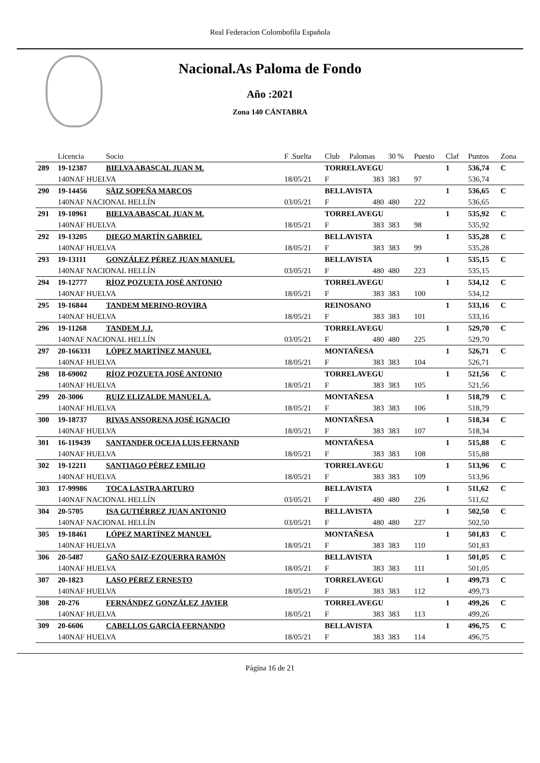Real Federacion Colombofila Española
Nacional.As Paloma de Fondo
Año :2021
Zona 140 CÁNTABRA
| | Licencia | Socio | F .Suelta | Club | Palomas | 30 % | Puesto | Claf | Puntos | Zona |
| --- | --- | --- | --- | --- | --- | --- | --- | --- | --- | --- |
| 289 | 19-12387 | BIELVA ABASCAL JUAN M. | | TORRELAVEGU | | | | 1 | 536,74 | C |
| | 140NAF HUELVA | | 18/05/21 | F | 383 | 383 | 97 | | 536,74 | |
| 290 | 19-14456 | SÁIZ SOPEÑA MARCOS | | BELLAVISTA | | | | 1 | 536,65 | C |
| | 140NAF NACIONAL HELLÍN | | 03/05/21 | F | 480 | 480 | 222 | | 536,65 | |
| 291 | 19-10961 | BIELVA ABASCAL JUAN M. | | TORRELAVEGU | | | | 1 | 535,92 | C |
| | 140NAF HUELVA | | 18/05/21 | F | 383 | 383 | 98 | | 535,92 | |
| 292 | 19-13205 | DIEGO MARTÍN GABRIEL | | BELLAVISTA | | | | 1 | 535,28 | C |
| | 140NAF HUELVA | | 18/05/21 | F | 383 | 383 | 99 | | 535,28 | |
| 293 | 19-13111 | GONZÁLEZ PÉREZ JUAN MANUEL | | BELLAVISTA | | | | 1 | 535,15 | C |
| | 140NAF NACIONAL HELLÍN | | 03/05/21 | F | 480 | 480 | 223 | | 535,15 | |
| 294 | 19-12777 | RÍOZ POZUETA JOSÉ ANTONIO | | TORRELAVEGU | | | | 1 | 534,12 | C |
| | 140NAF HUELVA | | 18/05/21 | F | 383 | 383 | 100 | | 534,12 | |
| 295 | 19-16844 | TANDEM MERINO-ROVIRA | | REINOSANO | | | | 1 | 533,16 | C |
| | 140NAF HUELVA | | 18/05/21 | F | 383 | 383 | 101 | | 533,16 | |
| 296 | 19-11268 | TANDEM J.J. | | TORRELAVEGU | | | | 1 | 529,70 | C |
| | 140NAF NACIONAL HELLÍN | | 03/05/21 | F | 480 | 480 | 225 | | 529,70 | |
| 297 | 20-166331 | LÓPEZ MARTÍNEZ MANUEL | | MONTAÑESA | | | | 1 | 526,71 | C |
| | 140NAF HUELVA | | 18/05/21 | F | 383 | 383 | 104 | | 526,71 | |
| 298 | 18-69002 | RÍOZ POZUETA JOSÉ ANTONIO | | TORRELAVEGU | | | | 1 | 521,56 | C |
| | 140NAF HUELVA | | 18/05/21 | F | 383 | 383 | 105 | | 521,56 | |
| 299 | 20-3006 | RUIZ ELIZALDE MANUEL A. | | MONTAÑESA | | | | 1 | 518,79 | C |
| | 140NAF HUELVA | | 18/05/21 | F | 383 | 383 | 106 | | 518,79 | |
| 300 | 19-18737 | RIVAS ANSORENA JOSÉ IGNACIO | | MONTAÑESA | | | | 1 | 518,34 | C |
| | 140NAF HUELVA | | 18/05/21 | F | 383 | 383 | 107 | | 518,34 | |
| 301 | 16-119439 | SANTANDER OCEJA LUIS FERNAND | | MONTAÑESA | | | | 1 | 515,88 | C |
| | 140NAF HUELVA | | 18/05/21 | F | 383 | 383 | 108 | | 515,88 | |
| 302 | 19-12211 | SANTIAGO PÉREZ EMILIO | | TORRELAVEGU | | | | 1 | 513,96 | C |
| | 140NAF HUELVA | | 18/05/21 | F | 383 | 383 | 109 | | 513,96 | |
| 303 | 17-99986 | TOCA LASTRA ARTURO | | BELLAVISTA | | | | 1 | 511,62 | C |
| | 140NAF NACIONAL HELLÍN | | 03/05/21 | F | 480 | 480 | 226 | | 511,62 | |
| 304 | 20-5705 | ISA GUTIÉRREZ JUAN ANTONIO | | BELLAVISTA | | | | 1 | 502,50 | C |
| | 140NAF NACIONAL HELLÍN | | 03/05/21 | F | 480 | 480 | 227 | | 502,50 | |
| 305 | 19-18461 | LÓPEZ MARTÍNEZ MANUEL | | MONTAÑESA | | | | 1 | 501,83 | C |
| | 140NAF HUELVA | | 18/05/21 | F | 383 | 383 | 110 | | 501,83 | |
| 306 | 20-5487 | GAÑO SAIZ-EZQUERRA RAMÓN | | BELLAVISTA | | | | 1 | 501,05 | C |
| | 140NAF HUELVA | | 18/05/21 | F | 383 | 383 | 111 | | 501,05 | |
| 307 | 20-1823 | LASO PÉREZ ERNESTO | | TORRELAVEGU | | | | 1 | 499,73 | C |
| | 140NAF HUELVA | | 18/05/21 | F | 383 | 383 | 112 | | 499,73 | |
| 308 | 20-276 | FERNÁNDEZ GONZÁLEZ JAVIER | | TORRELAVEGU | | | | 1 | 499,26 | C |
| | 140NAF HUELVA | | 18/05/21 | F | 383 | 383 | 113 | | 499,26 | |
| 309 | 20-6606 | CABELLOS GARCÍA FERNANDO | | BELLAVISTA | | | | 1 | 496,75 | C |
| | 140NAF HUELVA | | 18/05/21 | F | 383 | 383 | 114 | | 496,75 | |
Página 16 de 21